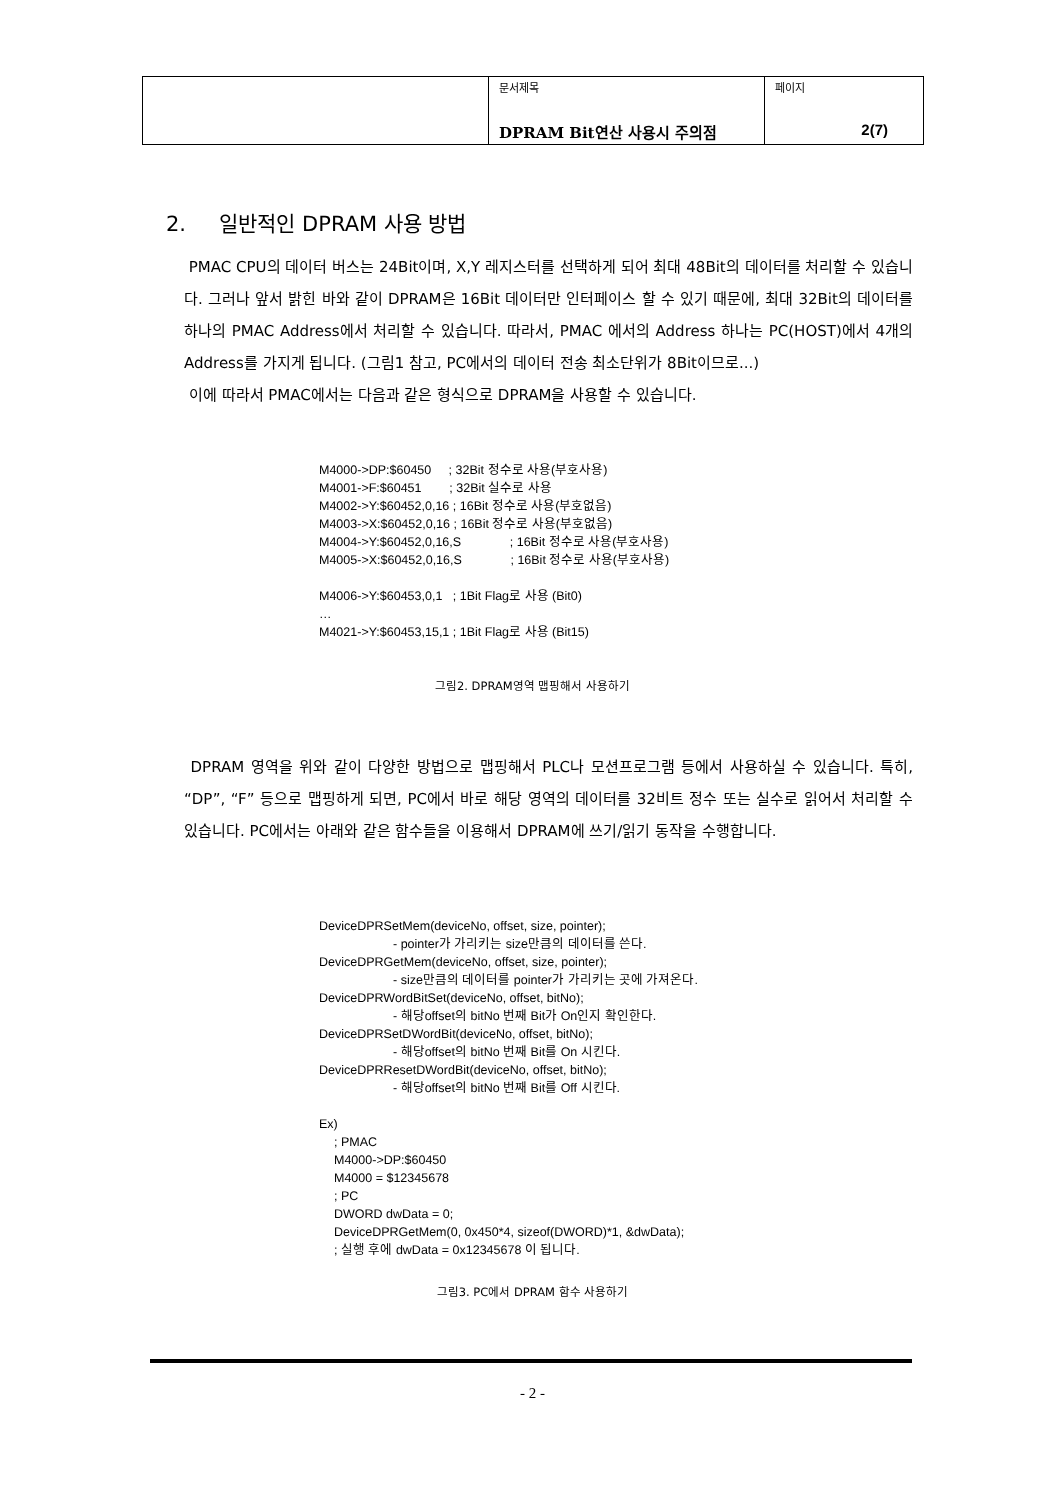| | 문서제목 DPRAM Bit연산 사용시 주의점 | 페이지 2(7) |
2. 일반적인 DPRAM 사용 방법
PMAC CPU의 데이터 버스는 24Bit이며, X,Y 레지스터를 선택하게 되어 최대 48Bit의 데이터를 처리할 수 있습니다. 그러나 앞서 밝힌 바와 같이 DPRAM은 16Bit 데이터만 인터페이스 할 수 있기 때문에, 최대 32Bit의 데이터를 하나의 PMAC Address에서 처리할 수 있습니다. 따라서, PMAC 에서의 Address 하나는 PC(HOST)에서 4개의 Address를 가지게 됩니다. (그림1 참고, PC에서의 데이터 전송 최소단위가 8Bit이므로...)
이에 따라서 PMAC에서는 다음과 같은 형식으로 DPRAM을 사용할 수 있습니다.
M4000->DP:$60450 ; 32Bit 정수로 사용(부호사용)
M4001->F:$60451 ; 32Bit 실수로 사용
M4002->Y:$60452,0,16 ; 16Bit 정수로 사용(부호없음)
M4003->X:$60452,0,16 ; 16Bit 정수로 사용(부호없음)
M4004->Y:$60452,0,16,S ; 16Bit 정수로 사용(부호사용)
M4005->X:$60452,0,16,S ; 16Bit 정수로 사용(부호사용)
M4006->Y:$60453,0,1 ; 1Bit Flag로 사용 (Bit0)
…
M4021->Y:$60453,15,1 ; 1Bit Flag로 사용 (Bit15)
그림2. DPRAM영역 맵핑해서 사용하기
DPRAM 영역을 위와 같이 다양한 방법으로 맵핑해서 PLC나 모션프로그램 등에서 사용하실 수 있습니다. 특히, “DP”, “F” 등으로 맵핑하게 되면, PC에서 바로 해당 영역의 데이터를 32비트 정수 또는 실수로 읽어서 처리할 수 있습니다. PC에서는 아래와 같은 함수들을 이용해서 DPRAM에 쓰기/읽기 동작을 수행합니다.
DeviceDPRSetMem(deviceNo, offset, size, pointer);
- pointer가 가리키는 size만큼의 데이터를 쓴다.
DeviceDPRGetMem(deviceNo, offset, size, pointer);
- size만큼의 데이터를 pointer가 가리키는 곳에 가져온다.
DeviceDPRWordBitSet(deviceNo, offset, bitNo);
- 해당offset의 bitNo 번째 Bit가 On인지 확인한다.
DeviceDPRSetDWordBit(deviceNo, offset, bitNo);
- 해당offset의 bitNo 번째 Bit를 On 시킨다.
DeviceDPRResetDWordBit(deviceNo, offset, bitNo);
- 해당offset의 bitNo 번째 Bit를 Off 시킨다.
Ex)
; PMAC
M4000->DP:$60450
M4000 = $12345678
; PC
DWORD dwData = 0;
DeviceDPRGetMem(0, 0x450*4, sizeof(DWORD)*1, &dwData);
; 실행 후에 dwData = 0x12345678 이 됩니다.
그림3. PC에서 DPRAM 함수 사용하기
- 2 -